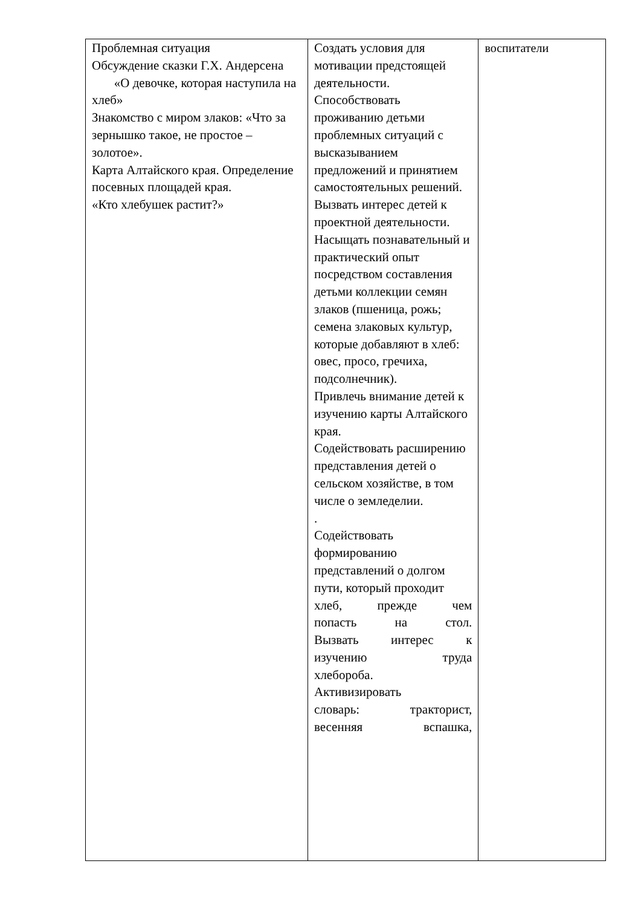| Проблемная ситуация Обсуждение сказки Г.Х. Андерсена «О девочке, которая наступила на хлеб» Знакомство с миром злаков: «Что за зернышко такое, не простое – золотое». Карта Алтайского края. Определение посевных площадей края. «Кто хлебушек растит?» | Создать условия для мотивации предстоящей деятельности. Способствовать проживанию детьми проблемных ситуаций с высказыванием предложений и принятием самостоятельных решений. Вызвать интерес детей к проектной деятельности. Насыщать познавательный и практический опыт посредством составления детьми коллекции семян злаков (пшеница, рожь; семена злаковых культур, которые добавляют в хлеб: овес, просо, гречиха, подсолнечник). Привлечь внимание детей к изучению карты Алтайского края. Содействовать расширению представления детей о сельском хозяйстве, в том числе о земледелии. . Содействовать формированию представлений о долгом пути, который проходит хлеб, прежде чем попаcть на стол. Вызвать интерес к изучению труда хлебороба. Активизировать словарь: тракторист, весенняя вспашка, | воспитатели |